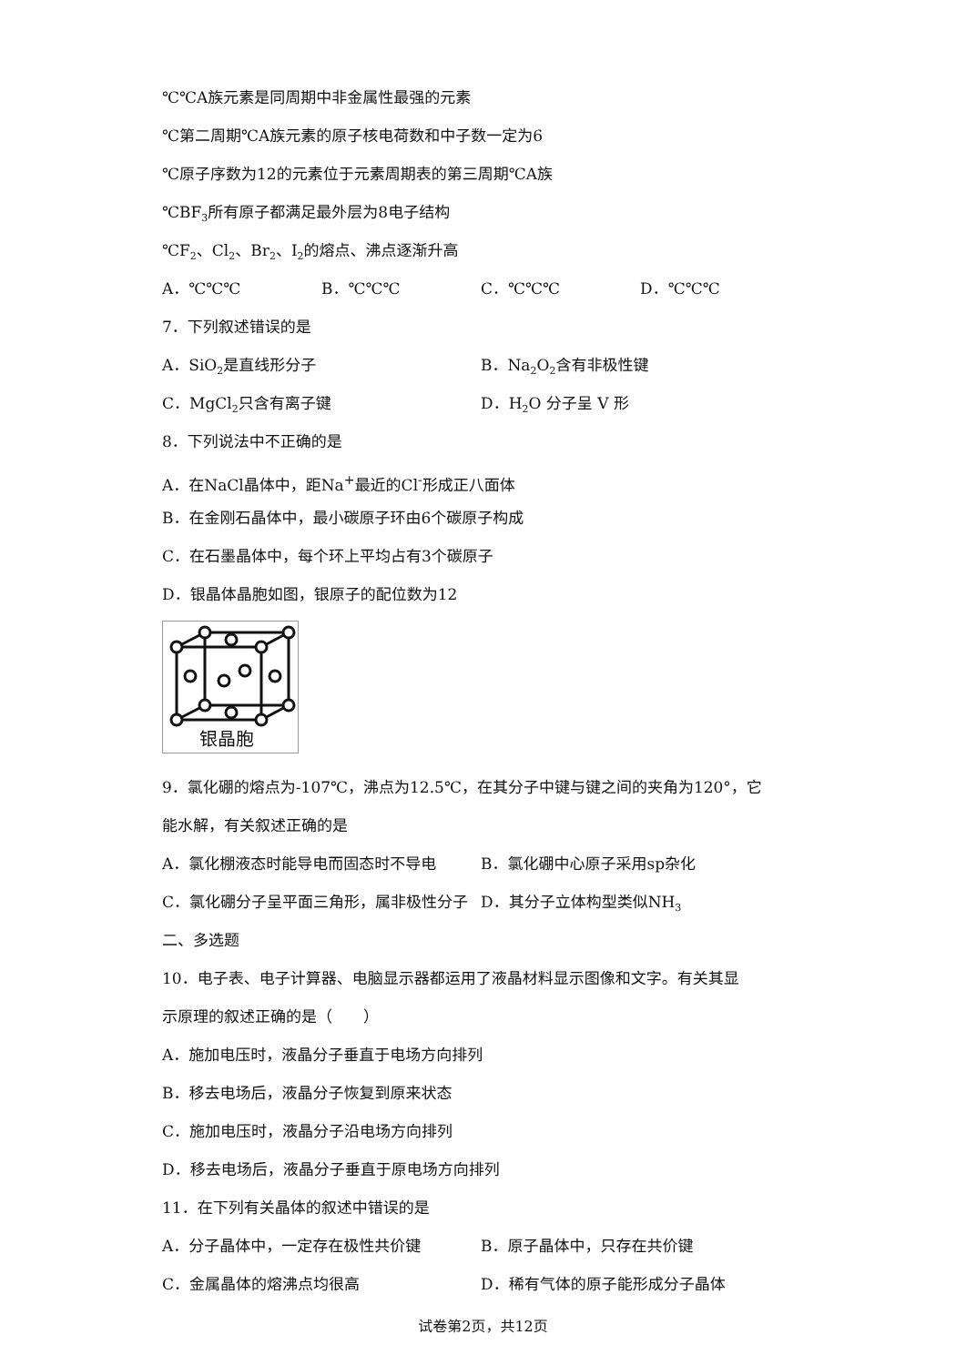℃℃A族元素是同周期中非金属性最强的元素
℃第二周期℃A族元素的原子核电荷数和中子数一定为6
℃原子序数为12的元素位于元素周期表的第三周期℃A族
℃BF<sub>3</sub>所有原子都满足最外层为8电子结构
℃F<sub>2</sub>、Cl<sub>2</sub>、Br<sub>2</sub>、I<sub>2</sub>的熔点、沸点逐渐升高
A．℃℃℃ B．℃℃℃ C．℃℃℃ D．℃℃℃
7．下列叙述错误的是
A．SiO<sub>2</sub>是直线形分子 B．Na<sub>2</sub>O<sub>2</sub>含有非极性键
C．MgCl<sub>2</sub>只含有离子键 D．H<sub>2</sub>O 分子呈 V 形
8．下列说法中不正确的是
A．在NaCl晶体中，距Na<sup>+</sup>最近的Cl<sup>-</sup>形成正八面体
B．在金刚石晶体中，最小碳原子环由6个碳原子构成
C．在石墨晶体中，每个环上平均占有3个碳原子
D．银晶体晶胞如图，银原子的配位数为12
银晶胞
9．氯化硼的熔点为-107℃，沸点为12.5℃，在其分子中键与键之间的夹角为120°，它
能水解，有关叙述正确的是
A．氯化棚液态时能导电而固态时不导电 B．氯化硼中心原子采用sp杂化
C．氯化硼分子呈平面三角形，属非极性分子 D．其分子立体构型类似NH<sub>3</sub>
二、多选题
10．电子表、电子计算器、电脑显示器都运用了液晶材料显示图像和文字。有关其显
示原理的叙述正确的是（　　）
A．施加电压时，液晶分子垂直于电场方向排列
B．移去电场后，液晶分子恢复到原来状态
C．施加电压时，液晶分子沿电场方向排列
D．移去电场后，液晶分子垂直于原电场方向排列
11．在下列有关晶体的叙述中错误的是
A．分子晶体中，一定存在极性共价键 B．原子晶体中，只存在共价键
C．金属晶体的熔沸点均很高 D．稀有气体的原子能形成分子晶体
试卷第2页，共12页